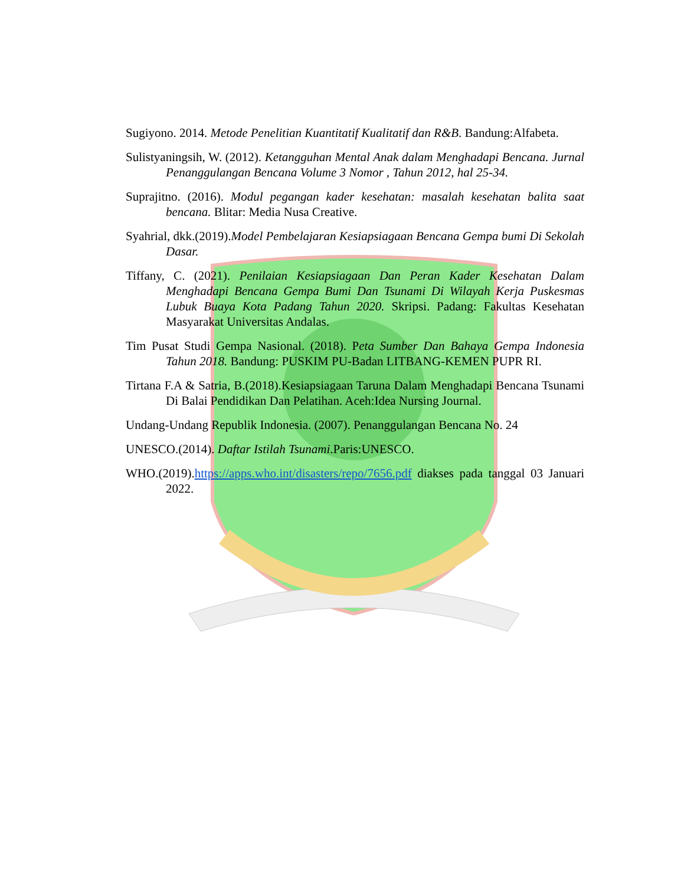Sugiyono. 2014. Metode Penelitian Kuantitatif Kualitatif dan R&B. Bandung:Alfabeta.
Sulistyaningsih, W. (2012). Ketangguhan Mental Anak dalam Menghadapi Bencana. Jurnal Penanggulangan Bencana Volume 3 Nomor , Tahun 2012, hal 25-34.
Suprajitno. (2016). Modul pegangan kader kesehatan: masalah kesehatan balita saat bencana. Blitar: Media Nusa Creative.
Syahrial, dkk.(2019).Model Pembelajaran Kesiapsiagaan Bencana Gempa bumi Di Sekolah Dasar.
Tiffany, C. (2021). Penilaian Kesiapsiagaan Dan Peran Kader Kesehatan Dalam Menghadapi Bencana Gempa Bumi Dan Tsunami Di Wilayah Kerja Puskesmas Lubuk Buaya Kota Padang Tahun 2020. Skripsi. Padang: Fakultas Kesehatan Masyarakat Universitas Andalas.
Tim Pusat Studi Gempa Nasional. (2018). Peta Sumber Dan Bahaya Gempa Indonesia Tahun 2018. Bandung: PUSKIM PU-Badan LITBANG-KEMEN PUPR RI.
Tirtana F.A & Satria, B.(2018).Kesiapsiagaan Taruna Dalam Menghadapi Bencana Tsunami Di Balai Pendidikan Dan Pelatihan. Aceh:Idea Nursing Journal.
Undang-Undang Republik Indonesia. (2007). Penanggulangan Bencana No. 24
UNESCO.(2014). Daftar Istilah Tsunami.Paris:UNESCO.
WHO.(2019).https://apps.who.int/disasters/repo/7656.pdf diakses pada tanggal 03 Januari 2022.